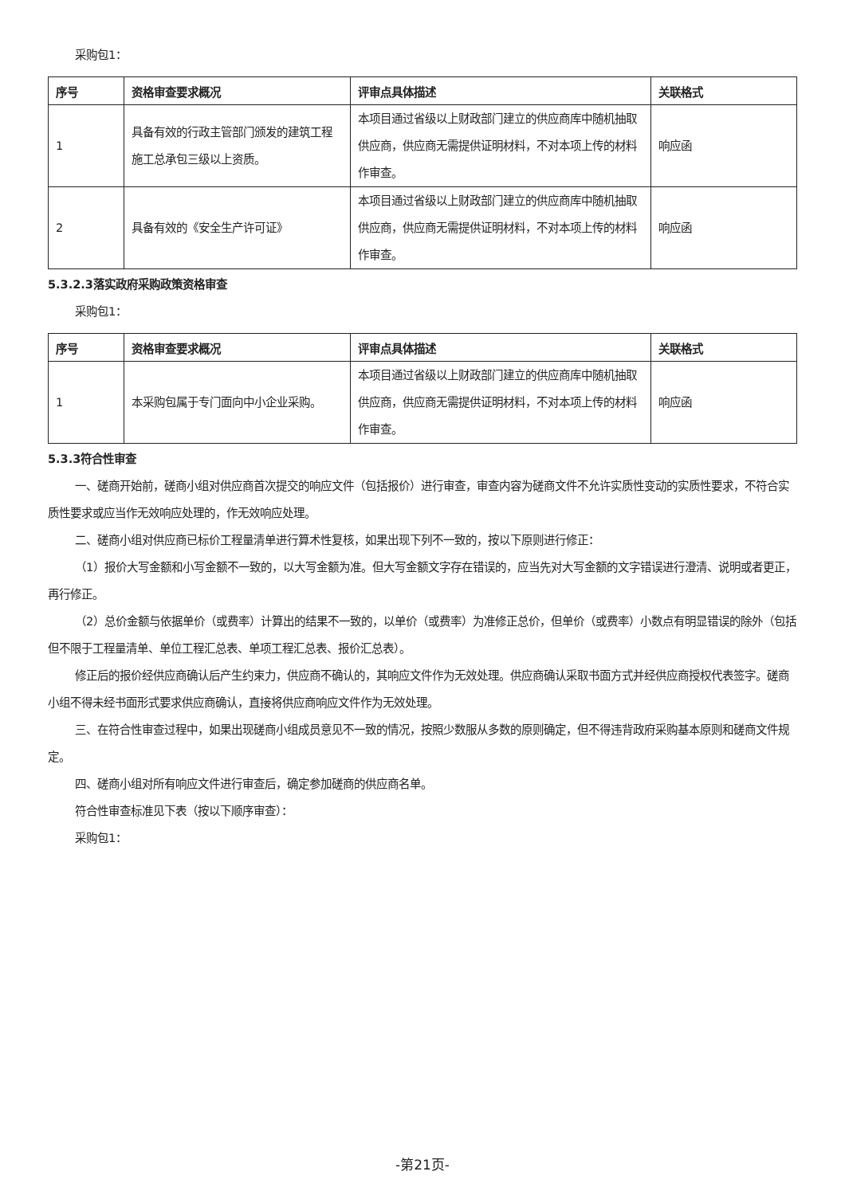采购包1：
| 序号 | 资格审查要求概况 | 评审点具体描述 | 关联格式 |
| --- | --- | --- | --- |
| 1 | 具备有效的行政主管部门颁发的建筑工程施工总承包三级以上资质。 | 本项目通过省级以上财政部门建立的供应商库中随机抽取供应商，供应商无需提供证明材料，不对本项上传的材料作审查。 | 响应函 |
| 2 | 具备有效的《安全生产许可证》 | 本项目通过省级以上财政部门建立的供应商库中随机抽取供应商，供应商无需提供证明材料，不对本项上传的材料作审查。 | 响应函 |
5.3.2.3落实政府采购政策资格审查
采购包1：
| 序号 | 资格审查要求概况 | 评审点具体描述 | 关联格式 |
| --- | --- | --- | --- |
| 1 | 本采购包属于专门面向中小企业采购。 | 本项目通过省级以上财政部门建立的供应商库中随机抽取供应商，供应商无需提供证明材料，不对本项上传的材料作审查。 | 响应函 |
5.3.3符合性审查
一、磋商开始前，磋商小组对供应商首次提交的响应文件（包括报价）进行审查，审查内容为磋商文件不允许实质性变动的实质性要求，不符合实质性要求或应当作无效响应处理的，作无效响应处理。
二、磋商小组对供应商已标价工程量清单进行算术性复核，如果出现下列不一致的，按以下原则进行修正：
（1）报价大写金额和小写金额不一致的，以大写金额为准。但大写金额文字存在错误的，应当先对大写金额的文字错误进行澄清、说明或者更正，再行修正。
（2）总价金额与依据单价（或费率）计算出的结果不一致的，以单价（或费率）为准修正总价，但单价（或费率）小数点有明显错误的除外（包括但不限于工程量清单、单位工程汇总表、单项工程汇总表、报价汇总表）。
修正后的报价经供应商确认后产生约束力，供应商不确认的，其响应文件作为无效处理。供应商确认采取书面方式并经供应商授权代表签字。磋商小组不得未经书面形式要求供应商确认，直接将供应商响应文件作为无效处理。
三、在符合性审查过程中，如果出现磋商小组成员意见不一致的情况，按照少数服从多数的原则确定，但不得违背政府采购基本原则和磋商文件规定。
四、磋商小组对所有响应文件进行审查后，确定参加磋商的供应商名单。
符合性审查标准见下表（按以下顺序审查）：
采购包1：
-第21页-